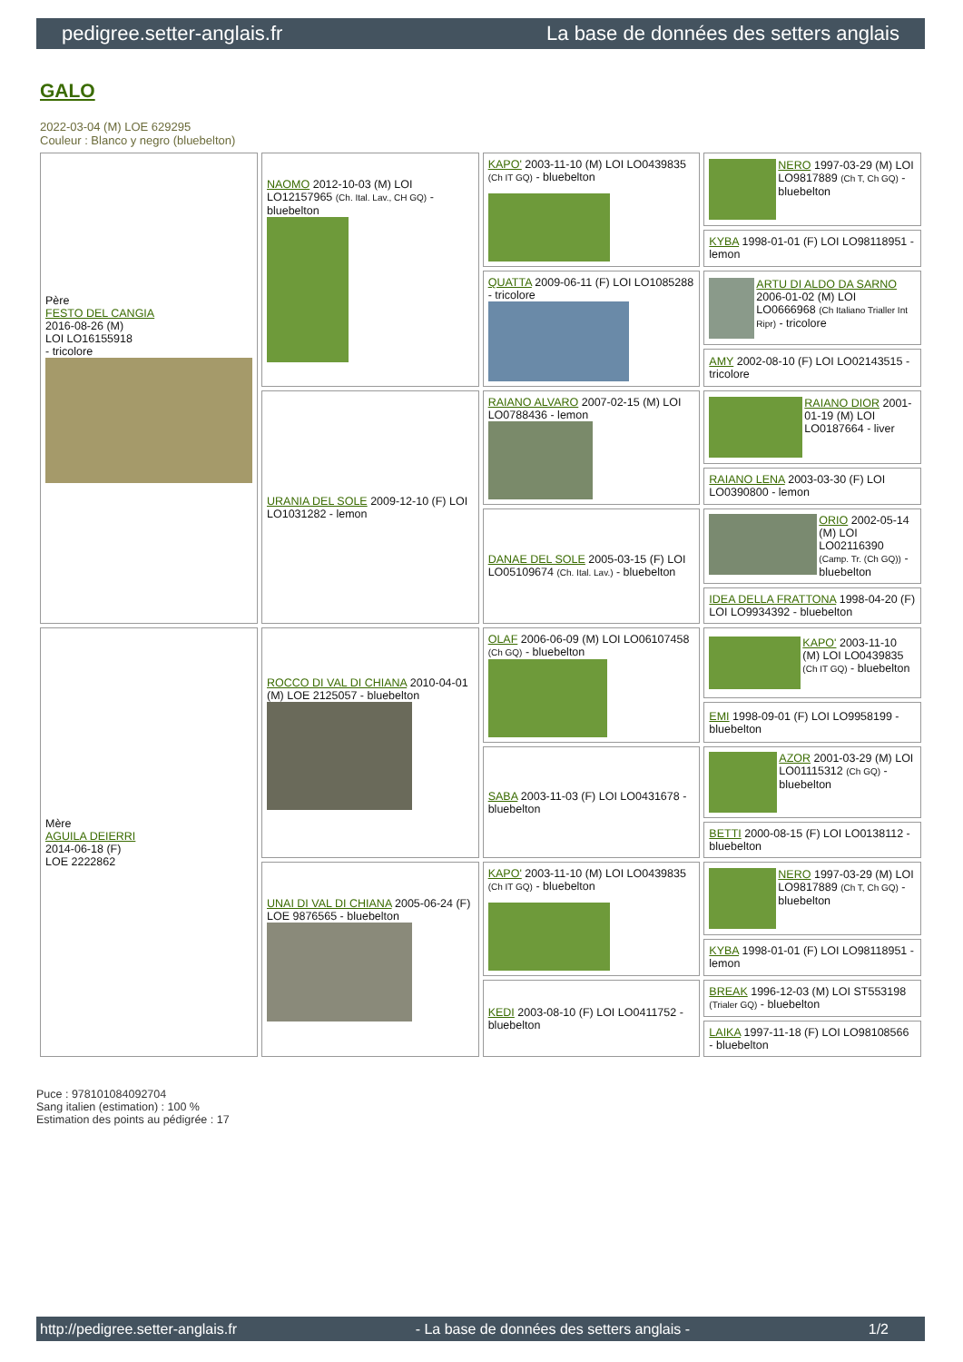pedigree.setter-anglais.fr La base de données des setters anglais
GALO
2022-03-04 (M) LOE 629295
Couleur : Blanco y negro (bluebelton)
| Père FESTO DEL CANGIA 2016-08-26 (M) LOI LO16155918 - tricolore | NAOMO 2012-10-03 (M) LOI LO12157965 (Ch. Ital. Lav., CH GQ) - bluebelton | KAPO' 2003-11-10 (M) LOI LO0439835 (Ch IT GQ) - bluebelton | NERO 1997-03-29 (M) LOI LO9817889 (Ch T, Ch GQ) - bluebelton |
| | | | KYBA 1998-01-01 (F) LOI LO98118951 - lemon |
| | | QUATTA 2009-06-11 (F) LOI LO1085288 - tricolore | ARTU DI ALDO DA SARNO 2006-01-02 (M) LOI LO0666968 (Ch Italiano Trialler Int Ripr) - tricolore |
| | | | AMY 2002-08-10 (F) LOI LO02143515 - tricolore |
| | URANIA DEL SOLE 2009-12-10 (F) LOI LO1031282 - lemon | RAIANO ALVARO 2007-02-15 (M) LOI LO0788436 - lemon | RAIANO DIOR 2001-01-19 (M) LOI LO0187664 - liver |
| | | | RAIANO LENA 2003-03-30 (F) LOI LO0390800 - lemon |
| | | DANAE DEL SOLE 2005-03-15 (F) LOI LO05109674 (Ch. Ital. Lav.) - bluebelton | ORIO 2002-05-14 (M) LOI LO02116390 (Camp. Tr. (Ch GQ)) - bluebelton |
| | | | IDEA DELLA FRATTONA 1998-04-20 (F) LOI LO9934392 - bluebelton |
| Mère AGUILA DEIERRI 2014-06-18 (F) LOE 2222862 | ROCCO DI VAL DI CHIANA 2010-04-01 (M) LOE 2125057 - bluebelton | OLAF 2006-06-09 (M) LOI LO06107458 (Ch GQ) - bluebelton | KAPO' 2003-11-10 (M) LOI LO0439835 (Ch IT GQ) - bluebelton |
| | | | EMI 1998-09-01 (F) LOI LO9958199 - bluebelton |
| | | SABA 2003-11-03 (F) LOI LO0431678 - bluebelton | AZOR 2001-03-29 (M) LOI LO01115312 (Ch GQ) - bluebelton |
| | | | BETTI 2000-08-15 (F) LOI LO0138112 - bluebelton |
| | UNAI DI VAL DI CHIANA 2005-06-24 (F) LOE 9876565 - bluebelton | KAPO' 2003-11-10 (M) LOI LO0439835 (Ch IT GQ) - bluebelton | NERO 1997-03-29 (M) LOI LO9817889 (Ch T, Ch GQ) - bluebelton |
| | | | KYBA 1998-01-01 (F) LOI LO98118951 - lemon |
| | | KEDI 2003-08-10 (F) LOI LO0411752 - bluebelton | BREAK 1996-12-03 (M) LOI ST553198 (Trialer GQ) - bluebelton |
| | | | LAIKA 1997-11-18 (F) LOI LO98108566 - bluebelton |
Puce : 978101084092704
Sang italien (estimation) : 100 %
Estimation des points au pédigrée : 17
http://pedigree.setter-anglais.fr - La base de données des setters anglais - 1/2